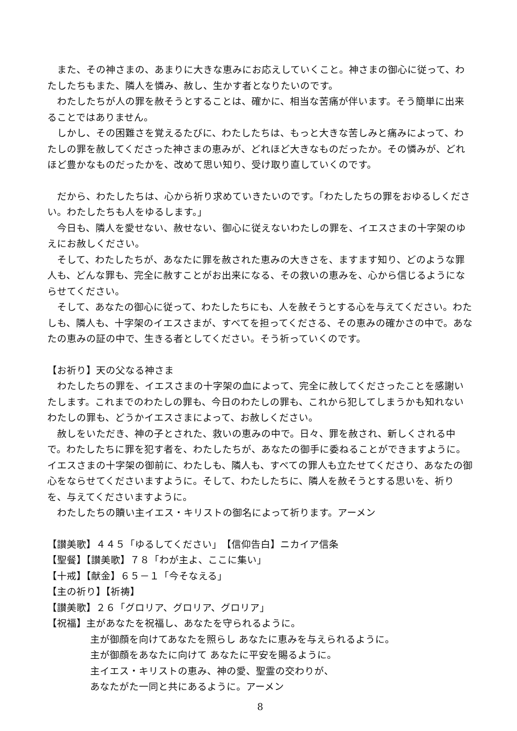また、その神さまの、あまりに大きな恵みにお応えしていくこと。神さまの御心に従って、わたしたちもまた、隣人を憐み、赦し、生かす者となりたいのです。
　わたしたちが人の罪を赦そうとすることは、確かに、相当な苦痛が伴います。そう簡単に出来ることではありません。
　しかし、その困難さを覚えるたびに、わたしたちは、もっと大きな苦しみと痛みによって、わたしの罪を赦してくださった神さまの恵みが、どれほど大きなものだったか。その憐みが、どれほど豊かなものだったかを、改めて思い知り、受け取り直していくのです。
　だから、わたしたちは、心から祈り求めていきたいのです。「わたしたちの罪をおゆるしください。わたしたちも人をゆるします。」
　今日も、隣人を愛せない、赦せない、御心に従えないわたしの罪を、イエスさまの十字架のゆえにお赦しください。
　そして、わたしたちが、あなたに罪を赦された恵みの大きさを、ますます知り、どのような罪人も、どんな罪も、完全に赦すことがお出来になる、その救いの恵みを、心から信じるようにならせてください。
　そして、あなたの御心に従って、わたしたちにも、人を赦そうとする心を与えてください。わたしも、隣人も、十字架のイエスさまが、すべてを担ってくださる、その恵みの確かさの中で。あなたの恵みの証の中で、生きる者としてください。そう祈っていくのです。
【お祈り】天の父なる神さま
　わたしたちの罪を、イエスさまの十字架の血によって、完全に赦してくださったことを感謝いたします。これまでのわたしの罪も、今日のわたしの罪も、これから犯してしまうかも知れないわたしの罪も、どうかイエスさまによって、お赦しください。
　赦しをいただき、神の子とされた、救いの恵みの中で。日々、罪を赦され、新しくされる中で。わたしたちに罪を犯す者を、わたしたちが、あなたの御手に委ねることができますように。イエスさまの十字架の御前に、わたしも、隣人も、すべての罪人も立たせてくださり、あなたの御心をならせてくださいますように。そして、わたしたちに、隣人を赦そうとする思いを、祈りを、与えてくださいますように。
　わたしたちの贖い主イエス・キリストの御名によって祈ります。アーメン
【讃美歌】４４５「ゆるしてください」　【信仰告白】ニカイア信条
【聖餐】【讃美歌】７８「わが主よ、ここに集い」
【十戒】【献金】６５－１「今そなえる」
【主の祈り】【祈祷】
【讃美歌】２６「グロリア、グロリア、グロリア」
【祝福】主があなたを祝福し、あなたを守られるように。
主が御顔を向けてあなたを照らし あなたに恵みを与えられるように。
主が御顔をあなたに向けて あなたに平安を賜るように。
主イエス・キリストの恵み、神の愛、聖霊の交わりが、
あなたがた一同と共にあるように。アーメン
8